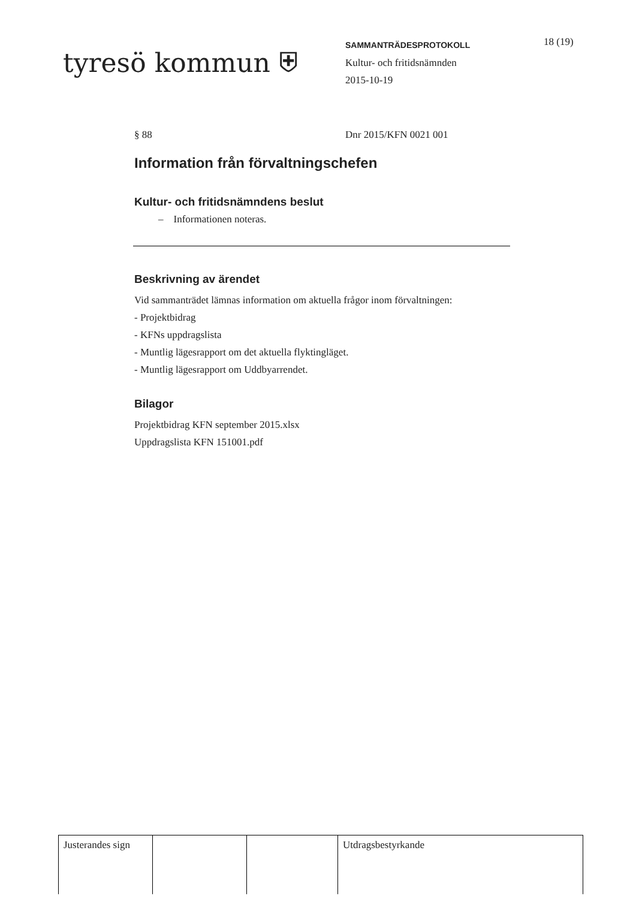tyresö kommun ⛨
SAMMANTRÄDESPROTOKOLL
Kultur- och fritidsnämnden
2015-10-19
18 (19)
§ 88 Dnr 2015/KFN 0021 001
Information från förvaltningschefen
Kultur- och fritidsnämndens beslut
– Informationen noteras.
Beskrivning av ärendet
Vid sammanträdet lämnas information om aktuella frågor inom förvaltningen:
- Projektbidrag
- KFNs uppdragslista
- Muntlig lägesrapport om det aktuella flyktingläget.
- Muntlig lägesrapport om Uddbyarrendet.
Bilagor
Projektbidrag KFN september 2015.xlsx
Uppdragslista KFN 151001.pdf
| Justerandes sign | | | Utdragsbestyrkande |